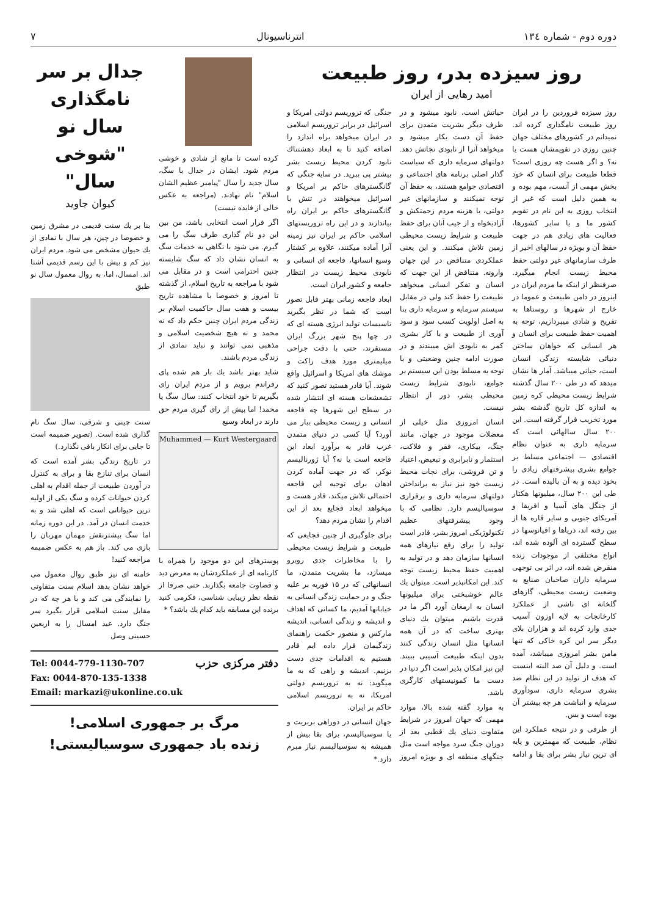دوره دوم - شماره ۱۳٤ انترناسیونال ۷
روز سیزده بدر، روز طبیعت
امید رهایی از ایران
روز سیزده فروردین را در ایران روز طبیعت نامگذاری کرده اند. نمیدانم در کشورهای مختلف جهان چنین روزی در تقویمشان هست یا نه؟ و اگر هست چه روزی است؟ قطعا طبیعت برای انسان که خود بخش مهمی از آنست، مهم بوده و به همین دلیل است که غیر از انتخاب روزی به این نام در تقویم کشور ما و یا سایر کشورها، فعالیت های زیادی هم در جهت حفظ آن و بویژه در سالهای اخیر از طرف سازمانهای غیر دولتی حفظ محیط زیست انجام میگیرد. صرفنظر از اینکه ما مردم ایران در اینروز در دامن طبیعت و عموما در خارج از شهرها و روستاها به تفریح و شادی میپردازیم، توجه به اهمیت حفظ طبیعت برای انسان و هر انسانی که خواهان ساختن دنیائی شایسته زندگی انسان است، حیاتی میباشد. آمار ها نشان میدهد که در طی ۲۰۰ سال گذشته شرایط زیست محیطی کره زمین به اندازه کل تاریخ گذشته بشر مورد تخریب قرار گرفته است. این ۲۰۰ سال سالهائی است که سرمایه داری به عنوان نظام اقتصادی — اجتماعی مسلط بر جوامع بشری پیشرفتهای زیادی را بخود دیده و به آن بالیده است. در طی این ۲۰۰ سال، میلیونها هکتار از جنگل های آسیا و افریقا و آمریکای جنوبی و سایر قاره ها از بین رفته اند، دریاها و اقیانوسها در سطح گسترده ای آلوده شده اند، انواع مختلفی از موجودات زنده منقرض شده اند، در اثر بی توجهی سرمایه داران صاحبان صنایع به وضعیت زیست محیطی، گازهای گلخانه ای ناشی از عملکرد کارخانجات به لایه اوزون آسیب جدی وارد کرده اند و هزاران بلای دیگر سر این کره خاکی که تنها مامن بشر امروزی میباشد، آمده است. و دلیل آن صد البته اینست که هدف از تولید در این نظام ضد بشری سرمایه داری، سودآوری سرمایه و انباشت هر چه بیشتر آن بوده است و بس.
از طرفی و در نتیجه عملکرد این نظام، طبیعت که مهمترین و پایه ای ترین نیاز بشر برای بقا و ادامه حیاتش است، نابود میشود و در طرف دیگر بشریت متمدن برای حفظ آن دست بکار میشود و میخواهد آنرا از نابودی نجاتش دهد. دولتهای سرمایه داری که سیاست گذار اصلی برنامه های اجتماعی و اقتصادی جوامع هستند، به حفظ آن توجه نمیکنند و سازمانهای غیر دولتی، با هزینه مردم زحمتکش و آزادیخواه و از جیب آنان برای حفظ طبیعت و شرایط زیست محیطی زمین تلاش میکنند. و این یعنی عملکردی متناقض در این جهان وارونه. متناقض از این جهت که انسان و تفکر انسانی میخواهد طبیعت را حفظ کند ولی در مقابل سیستم سرمایه و سرمایه داری بنا به اصل اولویت کسب سود و سود آوری از طبیعت و با کار بشری کمر به نابودی اش میبندند و در صورت ادامه چنین وضعیتی و با توجه به مسلط بودن این سیستم بر جوامع، نابودی شرایط زیست محیطی بشر، دور از انتظار نیست.
انسان امروزی مثل خیلی از معضلات موجود در جهان، مانند جنگ، بیکاری، فقر و فلاکت، استثمار و نابرابری و تبعیض، اعتیاد و تن فروشی، برای نجات محیط زیست خود نیز نیاز به برانداختن دولتهای سرمایه داری و برقراری سوسیالیسم دارد. نظامی که با وجود پیشرفتهای عظیم تکنولوژیکی امروز بشر، قادر است تولید را برای رفع نیازهای همه انسانها سازمان دهد و در تولید به اهمیت حفظ محیط زیست توجه کند. این امکانپذیر است. میتوان یك عالم خوشبختی برای میلیونها انسان به ارمغان آورد اگر ما در قدرت باشیم. میتوان یك دنیای بهتری ساخت که در آن همه انسانها مثل انسان زندگی کنند بدون اینکه طبیعت آسیبی ببیند. این نیز امکان پذیر است اگر دنیا در دست ما کمونیستهای کارگری باشد.
به موارد گفته شده بالا، موارد مهمی که جهان امروز در شرایط متفاوت دنیای یك قطبی بعد از دوران جنگ سرد مواجه است مثل جنگهای منطقه ای و بویژه امروز جنگی که تروریسم دولتی امریکا و اسرائیل در برابر تروریسم اسلامی در ایران میخواهد براه اندازد را اضافه کنید تا به ابعاد دهشتناك نابود کردن محیط زیست بشر بیشتر پی ببرید. در سایه جنگی که گانگسترهای حاکم بر امریکا و اسرائیل میخواهند در تنش با گانگسترهای حاکم بر ایران راه بیاندازند و در این راه تروریستهای اسلامی حاکم بر ایران نیز زمینه آنرا آماده میکنند، علاوه بر کشتار وسیع انسانها، فاجعه ای انسانی و نابودی محیط زیست در انتظار جامعه و کشور ایران است.
ابعاد فاجعه زمانی بهتر قابل تصور است که شما در نظر بگیرید تاسیسات تولید انرژی هسته ای که در چها پنج شهر بزرگ ایران مستقرند، حتی با دقت جراحی میلیمتری مورد هدف راکت و موشك های امریکا و اسرائیل واقع شوند. آیا قادر هستید تصور کنید که تشعشعات هسته ای انتشار شده در سطح این شهرها چه فاجعه انسانی و زیست محیطی ببار می آورد؟ آیا کسی در دنیای متمدن غرب قادر به برآورد ابعاد این فاجعه است یا نه؟ آیا ژورنالیسم نوکر، که در جهت آماده کردن اذهان برای توجیه این فاجعه احتمالی تلاش میکند، قادر هست و میخواهد ابعاد فجایع بعد از این اقدام را نشان مردم دهد؟
برای جلوگیری از چنین فجایعی که طبیعت و شرایط زیست محیطی را با مخاطرات جدی روبرو میسازد، ما بشریت متمدن، ما انسانهائی که در ۱۵ فوریه بر علیه جنگ و در حمایت زندگی انسانی به خیابانها آمدیم، ما کسانی که اهداف و اندیشه و زندگی انسانی، اندیشه مارکس و منصور حکمت راهنمای زندگیمان قرار داده ایم قادر هستیم به اقدامات جدی دست بزنیم. اندیشه و راهی که به ما میگوید: نه به تروریسم دولتی امریکا، نه به تروریسم اسلامی حاکم بر ایران.
جهان انسانی در دوراهی بربریت و یا سوسیالیسم، برای بقا بیش از همیشه به سوسیالیسم نیاز مبرم دارد.*
کرده است تا مانع از شادی و خوشی مردم شود. ایشان در جدال با سگ، سال جدید را سال "پیامبر عظیم الشان اسلام" نام نهادند. (مراجعه به عکس خالی از فایده نیست)
اگر قرار است انتخابی باشد، من بین این دو نام گذاری طرف سگ را می گیرم. می شود با نگاهی به خدمات سگ به انسان نشان داد که سگ شایسته چنین احترامی است و در مقابل می شود با مراجعه به تاریخ اسلام، از گذشته تا امروز و خصوصا با مشاهده تاریخ بیست و هفت سال حاکمیت اسلام بر زندگی مردم ایران چنین حکم داد که نه محمد و نه هیچ شخصیت اسلامی و مذهبی نمی توانند و نباید نمادی از زندگی مردم باشند.
شاید بهتر باشد یك بار هم شده پای رفراندم برویم و از مردم ایران رای بگیریم تا خود انتخاب کنند: سال سگ یا محمد! اما پیش از رای گیری مردم حق دارند در ابعاد وسیع
Muhammed — Kurt Westergaard
پوسترهای این دو موجود را همراه با کارنامه ای از عملکردشان به معرض دید و قضاوت جامعه بگذارند. حتی صرفا از نقطه نظر زیبایی شناسی، فکرمی کنید برنده این مسابقه باید کدام یك باشد؟ *
جدال بر سر نامگذاری سال نو "شوخی سال"
کیوان جاوید
بنا بر یك سنت قدیمی در مشرق زمین و خصوصا در چین، هر سال با نمادی از یك حیوان مشخص می شود. مردم ایران نیز کم و بیش با این رسم قدیمی آشنا اند. امسال، اما، به روال معمول سال نو طبق
سنت چینی و شرقی، سال سگ نام گذاری شده است. (تصویر ضمیمه است تا جایی برای انکار باقی نگذارد.)
در تاریخ زندگی بشر آمده است که انسان برای تنازع بقا و برای به کنترل در آوردن طبیعت از جمله اقدام به اهلی کردن حیوانات کرده و سگ یکی از اولیه ترین حیواناتی است که اهلی شد و به خدمت انسان در آمد. در این دوره زمانه اما سگ بیشترنقش مهمان مهربان را بازی می کند. باز هم به عکس ضمیمه مراجعه کنید!
خامنه ای نیز طبق روال معمول می خواهد نشان بدهد اسلام سنت متفاوتی را نمایندگی می کند و با هر چه که در مقابل سنت اسلامی قرار بگیرد سر جنگ دارد. عید امسال را به اربعین حسینی وصل
دفتر مرکزی حزب
Tel: 0044-779-1130-707
Fax: 0044-870-135-1338
Email: markazi@ukonline.co.uk
مرگ بر جمهوری اسلامی!
زنده باد جمهوری سوسیالیستی!